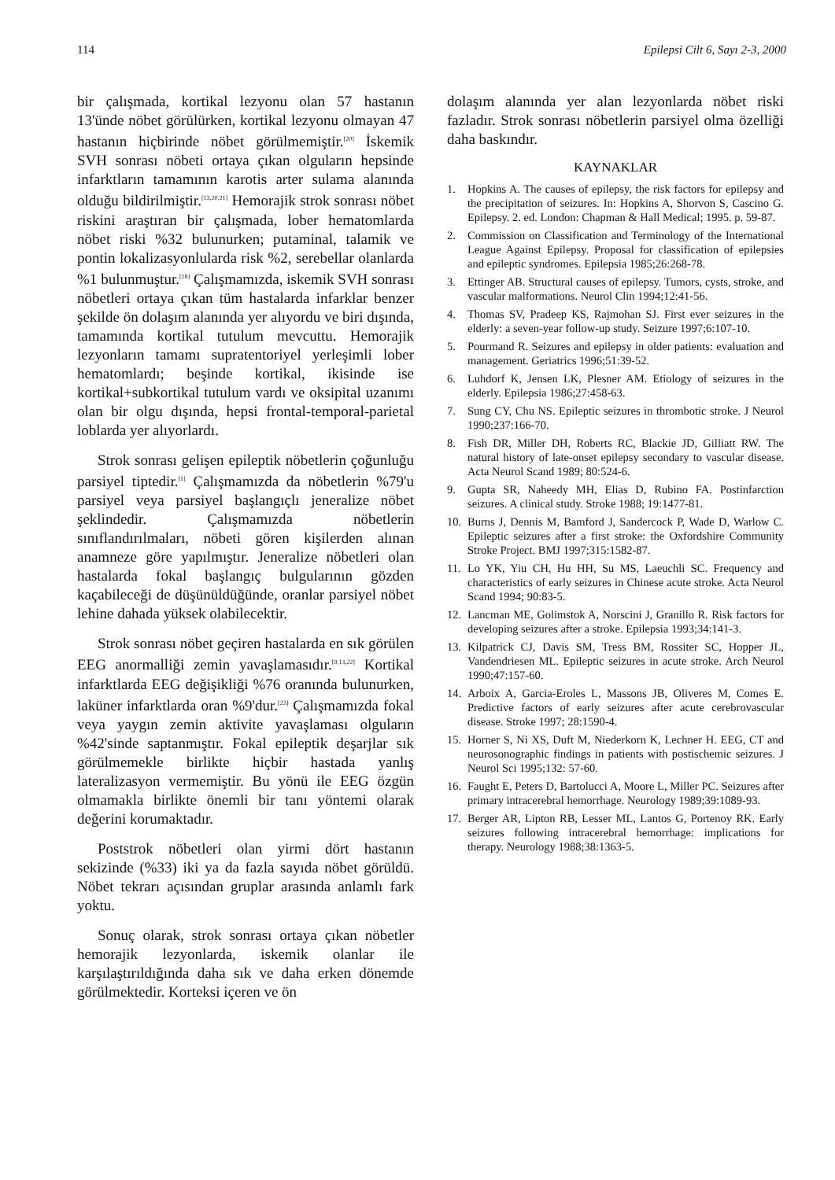114 Epilepsi Cilt 6, Sayı 2-3, 2000
bir çalışmada, kortikal lezyonu olan 57 hastanın 13'ünde nöbet görülürken, kortikal lezyonu olmayan 47 hastanın hiçbirinde nöbet görülmemiştir.<sup>[20]</sup> İskemik SVH sonrası nöbeti ortaya çıkan olguların hepsinde infarktların tamamının karotis arter sulama alanında olduğu bildirilmiştir.<sup>[13,20,21]</sup> Hemorajik strok sonrası nöbet riskini araştıran bir çalışmada, lober hematomlarda nöbet riski %32 bulunurken; putaminal, talamik ve pontin lokalizasyonlularda risk %2, serebellar olanlarda %1 bulunmuştur.<sup>[18]</sup> Çalışmamızda, iskemik SVH sonrası nöbetleri ortaya çıkan tüm hastalarda infarklar benzer şekilde ön dolaşım alanında yer alıyordu ve biri dışında, tamamında kortikal tutulum mevcuttu. Hemorajik lezyonların tamamı supratentoriyel yerleşimli lober hematomlardı; beşinde kortikal, ikisinde ise kortikal+subkortikal tutulum vardı ve oksipital uzanımı olan bir olgu dışında, hepsi frontal-temporal-parietal loblarda yer alıyorlardı.
Strok sonrası gelişen epileptik nöbetlerin çoğunluğu parsiyel tiptedir.<sup>[1]</sup> Çalışmamızda da nöbetlerin %79'u parsiyel veya parsiyel başlangıçlı jeneralize nöbet şeklindedir. Çalışmamızda nöbetlerin sınıflandırılmaları, nöbeti gören kişilerden alınan anamneze göre yapılmıştır. Jeneralize nöbetleri olan hastalarda fokal başlangıç bulgularının gözden kaçabileceği de düşünüldüğünde, oranlar parsiyel nöbet lehine dahada yüksek olabilecektir.
Strok sonrası nöbet geçiren hastalarda en sık görülen EEG anormalliği zemin yavaşlamasıdır.<sup>[9,13,22]</sup> Kortikal infarktlarda EEG değişikliği %76 oranında bulunurken, laküner infarktlarda oran %9'dur.<sup>[23]</sup> Çalışmamızda fokal veya yaygın zemin aktivite yavaşlaması olguların %42'sinde saptanmıştır. Fokal epileptik deşarjlar sık görülmemekle birlikte hiçbir hastada yanlış lateralizasyon vermemiştir. Bu yönü ile EEG özgün olmamakla birlikte önemli bir tanı yöntemi olarak değerini korumaktadır.
Poststrok nöbetleri olan yirmi dört hastanın sekizinde (%33) iki ya da fazla sayıda nöbet görüldü. Nöbet tekrarı açısından gruplar arasında anlamlı fark yoktu.
Sonuç olarak, strok sonrası ortaya çıkan nöbetler hemorajik lezyonlarda, iskemik olanlar ile karşılaştırıldığında daha sık ve daha erken dönemde görülmektedir. Korteksi içeren ve ön
dolaşım alanında yer alan lezyonlarda nöbet riski fazladır. Strok sonrası nöbetlerin parsiyel olma özelliği daha baskındır.
KAYNAKLAR
1. Hopkins A. The causes of epilepsy, the risk factors for epilepsy and the precipitation of seizures. In: Hopkins A, Shorvon S, Cascino G. Epilepsy. 2. ed. London: Chapman & Hall Medical; 1995. p. 59-87.
2. Commission on Classification and Terminology of the International League Against Epilepsy. Proposal for classification of epilepsies and epileptic syndromes. Epilepsia 1985;26:268-78.
3. Ettinger AB. Structural causes of epilepsy. Tumors, cysts, stroke, and vascular malformations. Neurol Clin 1994;12:41-56.
4. Thomas SV, Pradeep KS, Rajmohan SJ. First ever seizures in the elderly: a seven-year follow-up study. Seizure 1997;6:107-10.
5. Pourmand R. Seizures and epilepsy in older patients: evaluation and management. Geriatrics 1996;51:39-52.
6. Luhdorf K, Jensen LK, Plesner AM. Etiology of seizures in the elderly. Epilepsia 1986;27:458-63.
7. Sung CY, Chu NS. Epileptic seizures in thrombotic stroke. J Neurol 1990;237:166-70.
8. Fish DR, Miller DH, Roberts RC, Blackie JD, Gilliatt RW. The natural history of late-onset epilepsy secondary to vascular disease. Acta Neurol Scand 1989; 80:524-6.
9. Gupta SR, Naheedy MH, Elias D, Rubino FA. Postinfarction seizures. A clinical study. Stroke 1988; 19:1477-81.
10.
Burns J, Dennis M, Bamford J, Sandercock P, Wade D, Warlow C. Epileptic seizures after a first stroke: the Oxfordshire Community Stroke Project. BMJ 1997;315:1582-87.
11.
Lo YK, Yiu CH, Hu HH, Su MS, Laeuchli SC. Frequency and characteristics of early seizures in Chinese acute stroke. Acta Neurol Scand 1994; 90:83-5.
12.
Lancman ME, Golimstok A, Norscini J, Granillo R. Risk factors for developing seizures after a stroke. Epilepsia 1993;34:141-3.
13.
Kilpatrick CJ, Davis SM, Tress BM, Rossiter SC, Hopper JL, Vandendriesen ML. Epileptic seizures in acute stroke. Arch Neurol 1990;47:157-60.
14.
Arboix A, Garcia-Eroles L, Massons JB, Oliveres M, Comes E. Predictive factors of early seizures after acute cerebrovascular disease. Stroke 1997; 28:1590-4.
15.
Horner S, Ni XS, Duft M, Niederkorn K, Lechner H. EEG, CT and neurosonographic findings in patients with postischemic seizures. J Neurol Sci 1995;132: 57-60.
16.
Faught E, Peters D, Bartolucci A, Moore L, Miller PC. Seizures after primary intracerebral hemorrhage. Neurology 1989;39:1089-93.
17.
Berger AR, Lipton RB, Lesser ML, Lantos G, Portenoy RK. Early seizures following intracerebral hemorrhage: implications for therapy. Neurology 1988;38:1363-5.